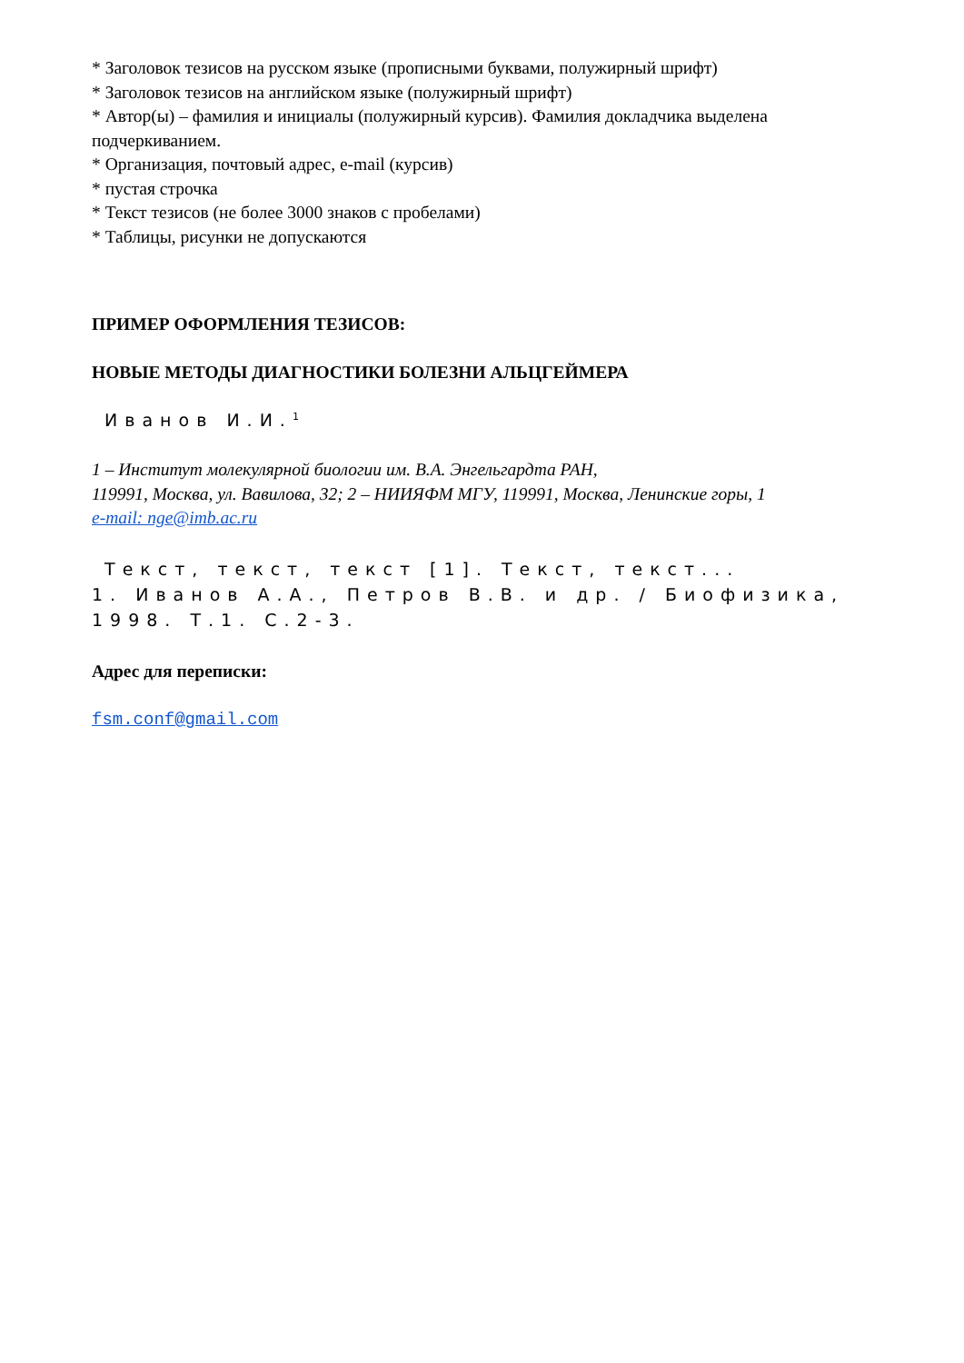* Заголовок тезисов на русском языке (прописными буквами, полужирный шрифт)
* Заголовок тезисов на английском языке (полужирный шрифт)
* Автор(ы) – фамилия и инициалы (полужирный курсив). Фамилия докладчика выделена подчеркиванием.
* Организация, почтовый адрес, e-mail (курсив)
* пустая строчка
* Текст тезисов (не более 3000 знаков с пробелами)
* Таблицы, рисунки не допускаются
ПРИМЕР ОФОРМЛЕНИЯ ТЕЗИСОВ:
НОВЫЕ МЕТОДЫ ДИАГНОСТИКИ БОЛЕЗНИ АЛЬЦГЕЙМЕРА
Иванов И.И.<sup>1</sup>
1 – Институт молекулярной биологии им. В.А. Энгельгардта РАН,
119991, Москва, ул. Вавилова, 32; 2 – НИИЯФМ МГУ, 119991, Москва, Ленинские горы, 1
e-mail: nge@imb.ac.ru
Текст, текст, текст [1]. Текст, текст...
1. Иванов А.А., Петров В.В. и др. / Биофизика, 1998. Т.1. С.2-3.
Адрес для переписки:
fsm.conf@gmail.com